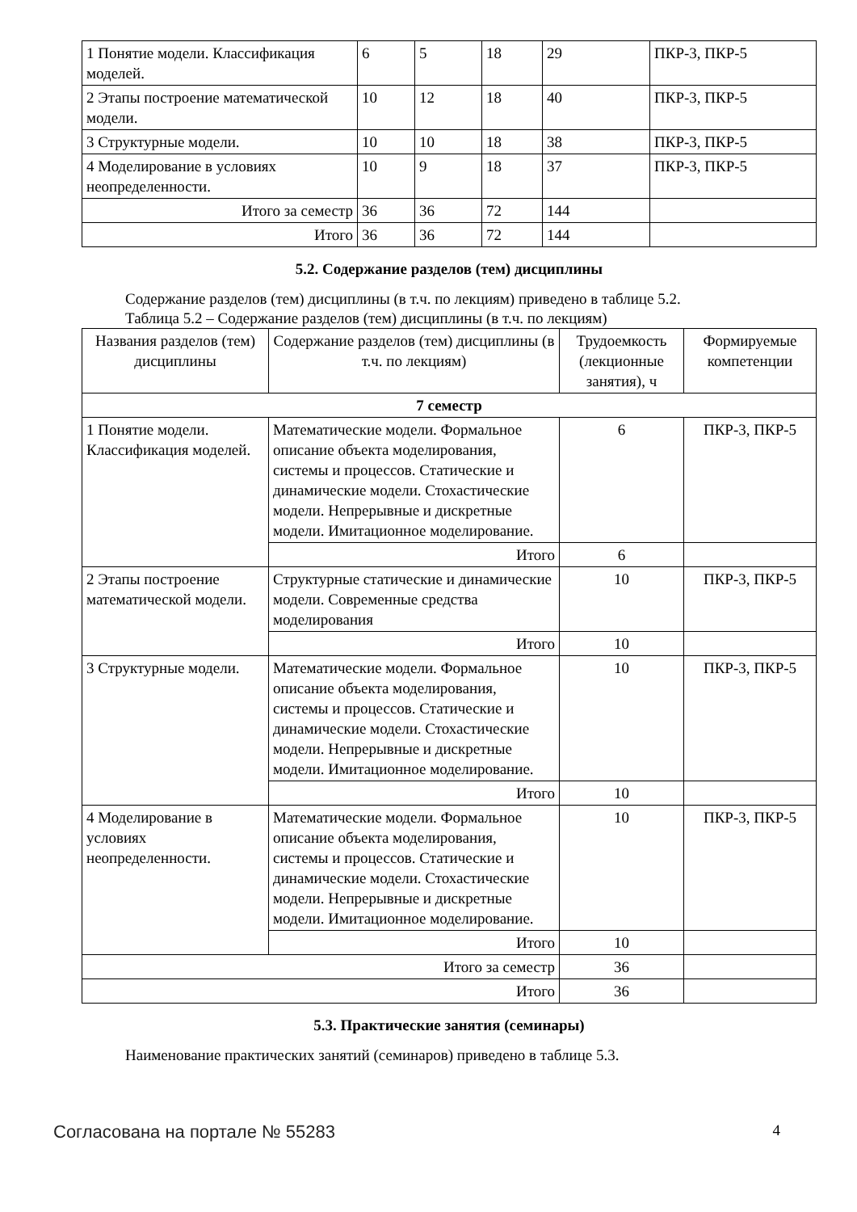| 1 Понятие модели. Классификация моделей. | 6 | 5 | 18 | 29 | ПКР-3, ПКР-5 |
| 2 Этапы построение математической модели. | 10 | 12 | 18 | 40 | ПКР-3, ПКР-5 |
| 3 Структурные модели. | 10 | 10 | 18 | 38 | ПКР-3, ПКР-5 |
| 4 Моделирование в условиях неопределенности. | 10 | 9 | 18 | 37 | ПКР-3, ПКР-5 |
| Итого за семестр | 36 | 36 | 72 | 144 | |
| Итого | 36 | 36 | 72 | 144 | |
5.2. Содержание разделов (тем) дисциплины
Содержание разделов (тем) дисциплины (в т.ч. по лекциям) приведено в таблице 5.2.
Таблица 5.2 – Содержание разделов (тем) дисциплины (в т.ч. по лекциям)
| Названия разделов (тем) дисциплины | Содержание разделов (тем) дисциплины (в т.ч. по лекциям) | Трудоемкость (лекционные занятия), ч | Формируемые компетенции |
| --- | --- | --- | --- |
| 7 семестр | | | |
| 1 Понятие модели. Классификация моделей. | Математические модели. Формальное описание объекта моделирования, системы и процессов. Статические и динамические модели. Стохастические модели. Непрерывные и дискретные модели. Имитационное моделирование. | 6 | ПКР-3, ПКР-5 |
| | Итого | 6 | |
| 2 Этапы построение математической модели. | Структурные статические и динамические модели. Современные средства моделирования | 10 | ПКР-3, ПКР-5 |
| | Итого | 10 | |
| 3 Структурные модели. | Математические модели. Формальное описание объекта моделирования, системы и процессов. Статические и динамические модели. Стохастические модели. Непрерывные и дискретные модели. Имитационное моделирование. | 10 | ПКР-3, ПКР-5 |
| | Итого | 10 | |
| 4 Моделирование в условиях неопределенности. | Математические модели. Формальное описание объекта моделирования, системы и процессов. Статические и динамические модели. Стохастические модели. Непрерывные и дискретные модели. Имитационное моделирование. | 10 | ПКР-3, ПКР-5 |
| | Итого | 10 | |
| Итого за семестр | | 36 | |
| Итого | | 36 | |
5.3. Практические занятия (семинары)
Наименование практических занятий (семинаров) приведено в таблице 5.3.
Согласована на портале № 55283 4